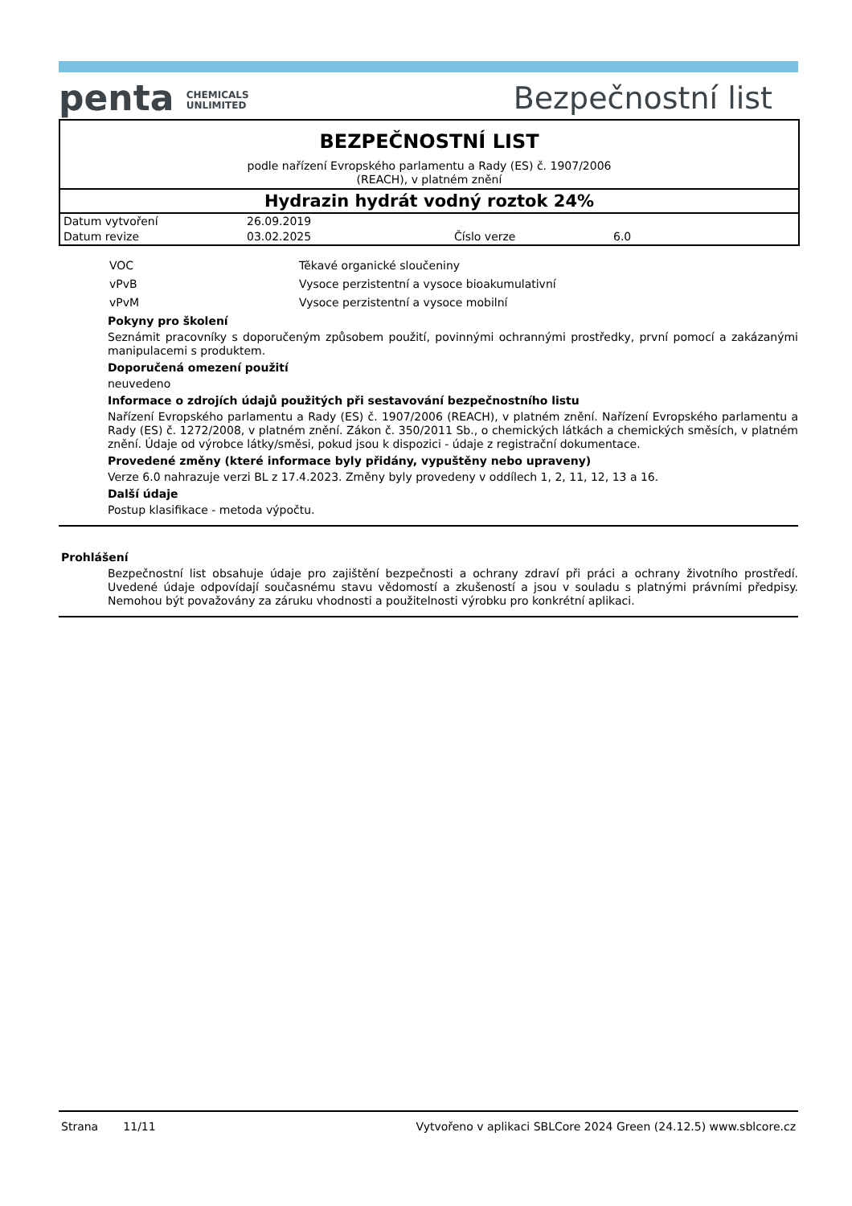penta CHEMICALS
UNLIMITED
Bezpečnostní list
BEZPEČNOSTNÍ LIST
podle nařízení Evropského parlamentu a Rady (ES) č. 1907/2006
(REACH), v platném znění
Hydrazin hydrát vodný roztok 24%
| Datum vytvoření | 26.09.2019 | | |
| Datum revize | 03.02.2025 | Číslo verze | 6.0 |
| VOC | Těkavé organické sloučeniny |
| vPvB | Vysoce perzistentní a vysoce bioakumulativní |
| vPvM | Vysoce perzistentní a vysoce mobilní |
Pokyny pro školení
Seznámit pracovníky s doporučeným způsobem použití, povinnými ochrannými prostředky, první pomocí a zakázanými manipulacemi s produktem.
Doporučená omezení použití
neuvedeno
Informace o zdrojích údajů použitých při sestavování bezpečnostního listu
Nařízení Evropského parlamentu a Rady (ES) č. 1907/2006 (REACH), v platném znění. Nařízení Evropského parlamentu a Rady (ES) č. 1272/2008, v platném znění. Zákon č. 350/2011 Sb., o chemických látkách a chemických směsích, v platném znění. Údaje od výrobce látky/směsi, pokud jsou k dispozici - údaje z registrační dokumentace.
Provedené změny (které informace byly přidány, vypuštěny nebo upraveny)
Verze 6.0 nahrazuje verzi BL z 17.4.2023. Změny byly provedeny v oddílech 1, 2, 11, 12, 13 a 16.
Další údaje
Postup klasifikace - metoda výpočtu.
Prohlášení
Bezpečnostní list obsahuje údaje pro zajištění bezpečnosti a ochrany zdraví při práci a ochrany životního prostředí. Uvedené údaje odpovídají současnému stavu vědomostí a zkušeností a jsou v souladu s platnými právními předpisy. Nemohou být považovány za záruku vhodnosti a použitelnosti výrobku pro konkrétní aplikaci.
Strana 11/11 Vytvořeno v aplikaci SBLCore 2024 Green (24.12.5) www.sblcore.cz